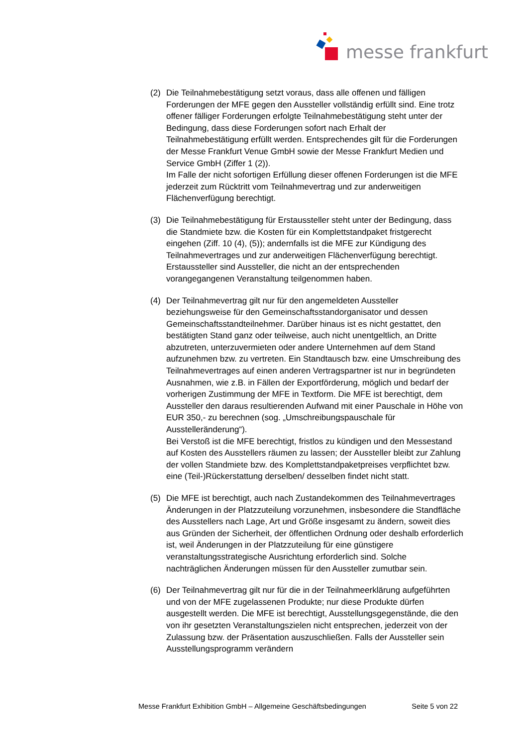messe frankfurt
(2) Die Teilnahmebestätigung setzt voraus, dass alle offenen und fälligen Forderungen der MFE gegen den Aussteller vollständig erfüllt sind. Eine trotz offener fälliger Forderungen erfolgte Teilnahmebestätigung steht unter der Bedingung, dass diese Forderungen sofort nach Erhalt der Teilnahmebestätigung erfüllt werden. Entsprechendes gilt für die Forderungen der Messe Frankfurt Venue GmbH sowie der Messe Frankfurt Medien und Service GmbH (Ziffer 1 (2)).
Im Falle der nicht sofortigen Erfüllung dieser offenen Forderungen ist die MFE jederzeit zum Rücktritt vom Teilnahmevertrag und zur anderweitigen Flächenverfügung berechtigt.
(3) Die Teilnahmebestätigung für Erstaussteller steht unter der Bedingung, dass die Standmiete bzw. die Kosten für ein Komplettstandpaket fristgerecht eingehen (Ziff. 10 (4), (5)); andernfalls ist die MFE zur Kündigung des Teilnahmevertrages und zur anderweitigen Flächenverfügung berechtigt.
Erstaussteller sind Aussteller, die nicht an der entsprechenden vorangegangenen Veranstaltung teilgenommen haben.
(4) Der Teilnahmevertrag gilt nur für den angemeldeten Aussteller beziehungsweise für den Gemeinschaftsstandorganisator und dessen Gemeinschaftsstandteilnehmer. Darüber hinaus ist es nicht gestattet, den bestätigten Stand ganz oder teilweise, auch nicht unentgeltlich, an Dritte abzutreten, unterzuvermieten oder andere Unternehmen auf dem Stand aufzunehmen bzw. zu vertreten. Ein Standtausch bzw. eine Umschreibung des Teilnahmevertrages auf einen anderen Vertragspartner ist nur in begründeten Ausnahmen, wie z.B. in Fällen der Exportförderung, möglich und bedarf der vorherigen Zustimmung der MFE in Textform. Die MFE ist berechtigt, dem Aussteller den daraus resultierenden Aufwand mit einer Pauschale in Höhe von EUR 350,- zu berechnen (sog. „Umschreibungspauschale für Ausstelleränderung“).
Bei Verstoß ist die MFE berechtigt, fristlos zu kündigen und den Messestand auf Kosten des Ausstellers räumen zu lassen; der Aussteller bleibt zur Zahlung der vollen Standmiete bzw. des Komplettstandpaketpreises verpflichtet bzw. eine (Teil-)Rückerstattung derselben/ desselben findet nicht statt.
(5) Die MFE ist berechtigt, auch nach Zustandekommen des Teilnahmevertrages
Änderungen in der Platzzuteilung vorzunehmen, insbesondere die Standfläche des Ausstellers nach Lage, Art und Größe insgesamt zu ändern, soweit dies aus Gründen der Sicherheit, der öffentlichen Ordnung oder deshalb erforderlich ist, weil Änderungen in der Platzzuteilung für eine günstigere veranstaltungsstrategische Ausrichtung erforderlich sind. Solche nachträglichen Änderungen müssen für den Aussteller zumutbar sein.
(6) Der Teilnahmevertrag gilt nur für die in der Teilnahmeerklärung aufgeführten und von der MFE zugelassenen Produkte; nur diese Produkte dürfen ausgestellt werden. Die MFE ist berechtigt, Ausstellungsgegenstände, die den von ihr gesetzten Veranstaltungszielen nicht entsprechen, jederzeit von der Zulassung bzw. der Präsentation auszuschließen. Falls der Aussteller sein Ausstellungsprogramm verändern
Messe Frankfurt Exhibition GmbH – Allgemeine Geschäftsbedingungen Seite 5 von 22